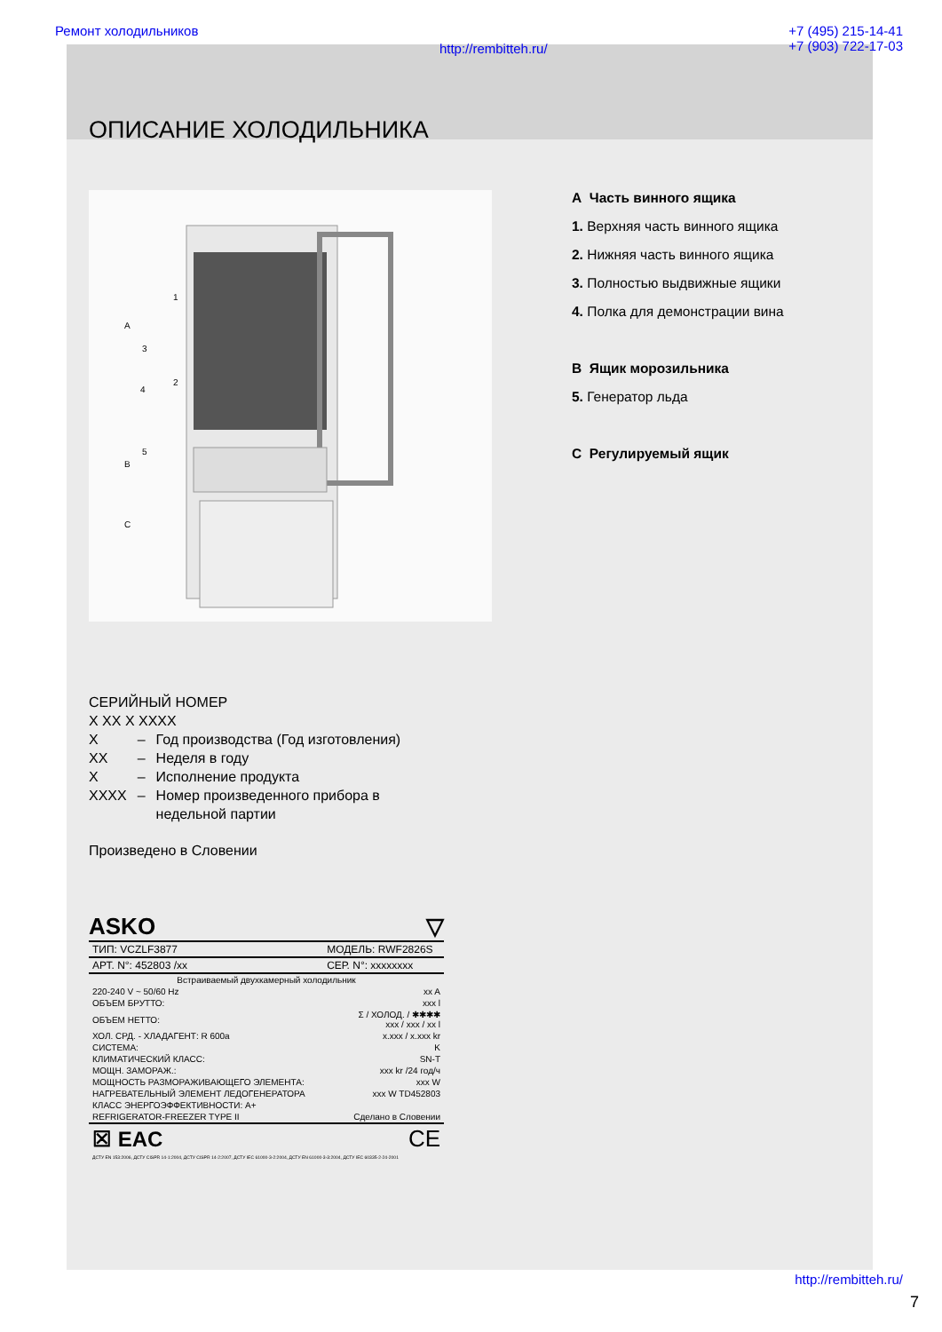Ремонт холодильников http://rembitteh.ru/ +7 (495) 215-14-41
+7 (903) 722-17-03
ОПИСАНИЕ ХОЛОДИЛЬНИКА
A
B
C
1
2
3
4
5
A Часть винного ящика
1. Верхняя часть винного ящика
2. Нижняя часть винного ящика
3. Полностью выдвижные ящики
4. Полка для демонстрации вина
B Ящик морозильника
5. Генератор льда
C Регулируемый ящик
СЕРИЙНЫЙ НОМЕР
X XX X XXXX
| X | – | Год производства (Год изготовления) |
| XX | – | Неделя в году |
| X | – | Исполнение продукта |
| XXXX | – | Номер произведенного прибора в недельной партии |
Произведено в Словении
ASKO ▽
| ТИП: VCZLF3877 | МОДЕЛЬ: RWF2826S |
| АРТ. N°: 452803 /xx | СЕР. N°: xxxxxxxx |
| Встраиваемый двухкамерный холодильник | |
| 220-240 V ~ 50/60 Hz | xx A |
| ОБЪЕМ БРУТТО: | xxx l |
| ОБЪЕМ НЕТТО: | Σ / ХОЛОД. / ✱✱✱✱ xxx / xxx / xx l |
| ХОЛ. СРД. - ХЛАДАГЕНТ: R 600a | x.xxx / x.xxx kr |
| СИСТЕМА: | K |
| КЛИМАТИЧЕСКИЙ КЛАСС: | SN-T |
| МОЩН. ЗАМОРАЖ.: | xxx kr /24 год/ч |
| МОЩНОСТЬ РАЗМОРАЖИВАЮЩЕГО ЭЛЕМЕНТА: | xxx W |
| НАГРЕВАТЕЛЬНЫЙ ЭЛЕМЕНТ ЛЕДОГЕНЕРАТОРА | xxx W TD452803 |
| КЛАСС ЭНЕРГОЭФФЕКТИВНОСТИ: A+ | |
| REFRIGERATOR-FREEZER TYPE II | Сделано в Словении |
| ☒ EAC | CE |
| ДСТУ EN 153:2006, ДСТУ CISPR 14-1:2004, ДСТУ CISPR 14-2:2007, ДСТУ IEC 61000-3-2:2004, ДСТУ EN 61000-3-3:2004, ДСТУ IEC 60335-2-24-2001 | |
http://rembitteh.ru/
7